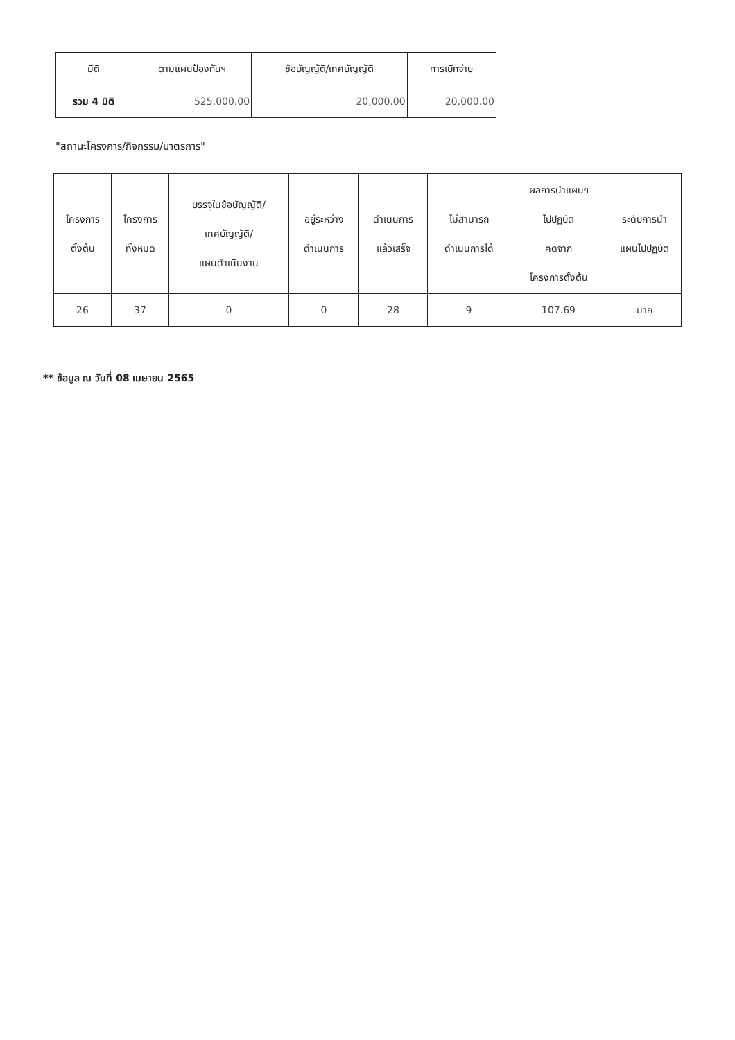| มิติ | ตามแผนป้องกันฯ | ข้อบัญญัติ/เทศบัญญัติ | การเบิกจ่าย |
| --- | --- | --- | --- |
| รวม 4 มิติ | 525,000.00 | 20,000.00 | 20,000.00 |
"สถานะโครงการ/กิจกรรม/มาตรการ"
| โครงการ ตั้งต้น | โครงการ ทั้งหมด | บรรจุในข้อบัญญัติ/ เทศบัญญัติ/ แผนดำเนินงาน | อยู่ระหว่าง ดำเนินการ | ดำเนินการ แล้วเสร็จ | ไม่สามารถ ดำเนินการได้ | ผลการนำแผนฯ ไปปฏิบัติ คิดจาก โครงการตั้งต้น | ระดับการนำ แผนไปปฏิบัติ |
| --- | --- | --- | --- | --- | --- | --- | --- |
| 26 | 37 | 0 | 0 | 28 | 9 | 107.69 | มาก |
** ข้อมูล ณ วันที่ 08 เมษายน 2565